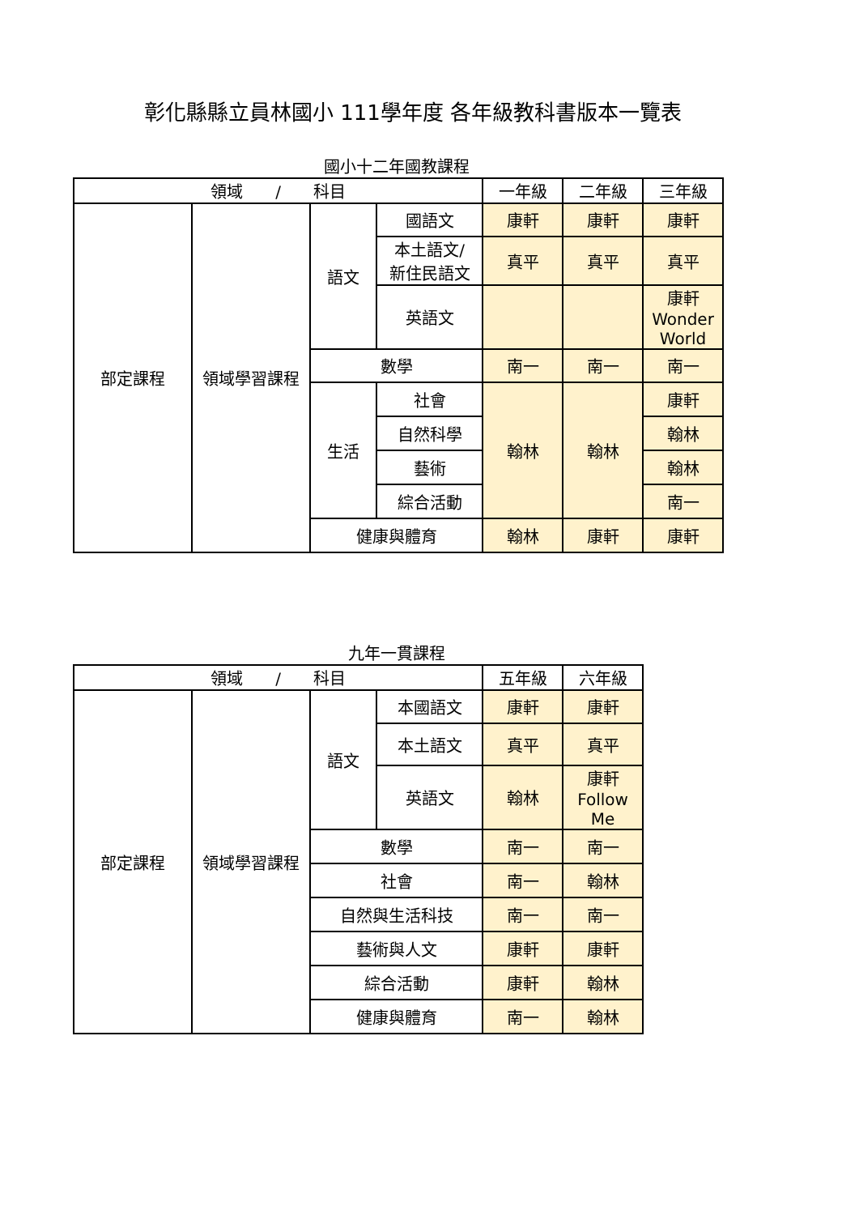彰化縣縣立員林國小 111學年度 各年級教科書版本一覽表
國小十二年國教課程
| 領域 / 科目 | | | | 一年級 | 二年級 | 三年級 |
| --- | --- | --- | --- | --- | --- | --- |
| 部定課程 | 領域學習課程 | 語文 | 國語文 | 康軒 | 康軒 | 康軒 |
| | | | 本土語文/ 新住民語文 | 真平 | 真平 | 真平 |
| | | | 英語文 | | | 康軒 Wonder World |
| | | 數學 | | 南一 | 南一 | 南一 |
| | | 生活 | 社會 | 翰林 | 翰林 | 康軒 |
| | | | 自然科學 | | | 翰林 |
| | | | 藝術 | | | 翰林 |
| | | | 綜合活動 | | | 南一 |
| | | 健康與體育 | | 翰林 | 康軒 | 康軒 |
九年一貫課程
| 領域 / 科目 | | | | 五年級 | 六年級 |
| --- | --- | --- | --- | --- | --- |
| 部定課程 | 領域學習課程 | 語文 | 本國語文 | 康軒 | 康軒 |
| | | | 本土語文 | 真平 | 真平 |
| | | | 英語文 | 翰林 | 康軒 Follow Me |
| | | 數學 | | 南一 | 南一 |
| | | 社會 | | 南一 | 翰林 |
| | | 自然與生活科技 | | 南一 | 南一 |
| | | 藝術與人文 | | 康軒 | 康軒 |
| | | 綜合活動 | | 康軒 | 翰林 |
| | | 健康與體育 | | 南一 | 翰林 |